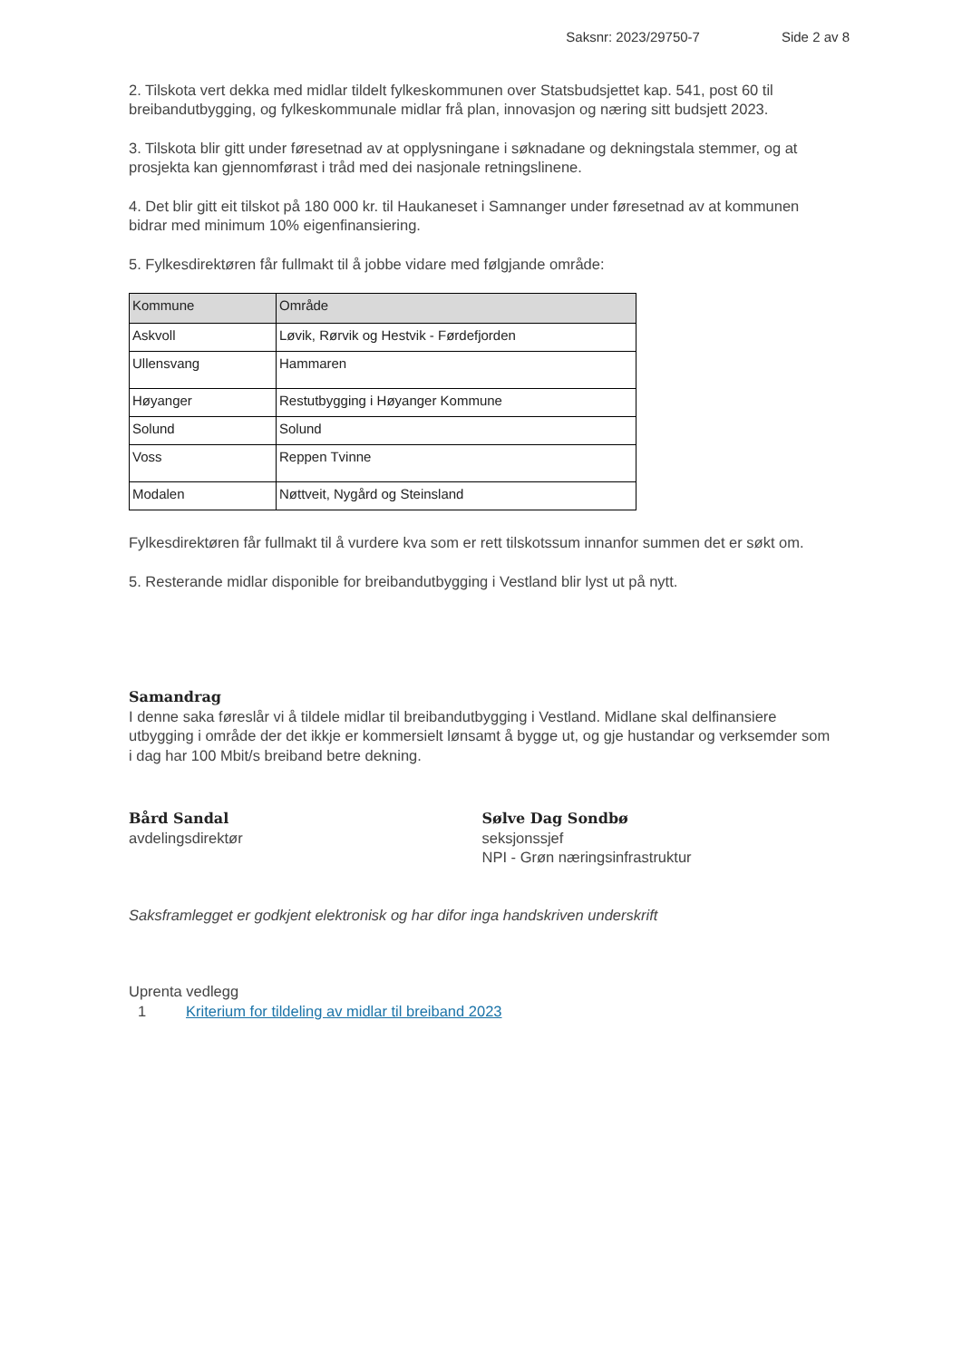Saksnr: 2023/29750-7 Side 2 av 8
2. Tilskota vert dekka med midlar tildelt fylkeskommunen over Statsbudsjettet kap. 541, post 60 til breibandutbygging, og fylkeskommunale midlar frå plan, innovasjon og næring sitt budsjett 2023.
3. Tilskota blir gitt under føresetnad av at opplysningane i søknadane og dekningstala stemmer, og at prosjekta kan gjennomførast i tråd med dei nasjonale retningslinene.
4. Det blir gitt eit tilskot på 180 000 kr. til Haukaneset i Samnanger under føresetnad av at kommunen bidrar med minimum 10% eigenfinansiering.
5. Fylkesdirektøren får fullmakt til å jobbe vidare med følgjande område:
| Kommune | Område |
| --- | --- |
| Askvoll | Løvik, Rørvik og Hestvik - Førdefjorden |
| Ullensvang | Hammaren |
| Høyanger | Restutbygging i Høyanger Kommune |
| Solund | Solund |
| Voss | Reppen Tvinne |
| Modalen | Nøttveit, Nygård og Steinsland |
Fylkesdirektøren får fullmakt til å vurdere kva som er rett tilskotssum innanfor summen det er søkt om.
5. Resterande midlar disponible for breibandutbygging i Vestland blir lyst ut på nytt.
Samandrag
I denne saka føreslår vi å tildele midlar til breibandutbygging i Vestland. Midlane skal delfinansiere utbygging i område der det ikkje er kommersielt lønsamt å bygge ut, og gje hustandar og verksemder som i dag har 100 Mbit/s breiband betre dekning.
Bård Sandal
avdelingsdirektør
Sølve Dag Sondbø
seksjonssjef
NPI - Grøn næringsinfrastruktur
Saksframlegget er godkjent elektronisk og har difor inga handskriven underskrift
Uprenta vedlegg
1 Kriterium for tildeling av midlar til breiband 2023